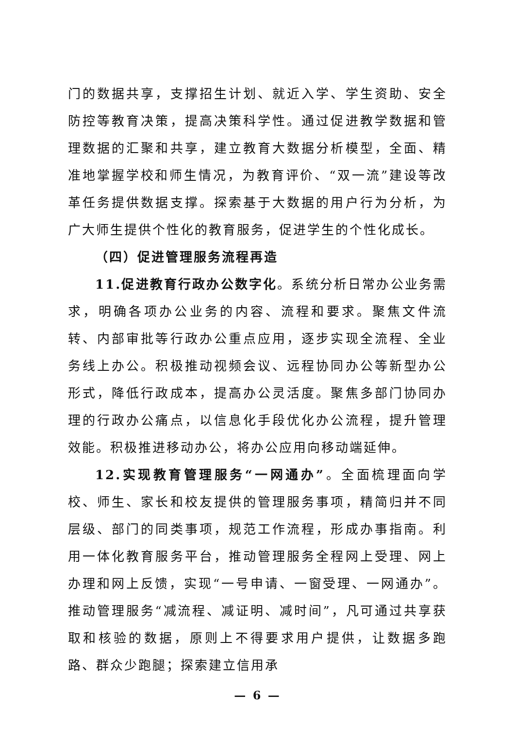门的数据共享，支撑招生计划、就近入学、学生资助、安全防控等教育决策，提高决策科学性。通过促进教学数据和管理数据的汇聚和共享，建立教育大数据分析模型，全面、精准地掌握学校和师生情况，为教育评价、“双一流”建设等改革任务提供数据支撑。探索基于大数据的用户行为分析，为广大师生提供个性化的教育服务，促进学生的个性化成长。
（四）促进管理服务流程再造
11.促进教育行政办公数字化。系统分析日常办公业务需求，明确各项办公业务的内容、流程和要求。聚焦文件流转、内部审批等行政办公重点应用，逐步实现全流程、全业务线上办公。积极推动视频会议、远程协同办公等新型办公形式，降低行政成本，提高办公灵活度。聚焦多部门协同办理的行政办公痛点，以信息化手段优化办公流程，提升管理效能。积极推进移动办公，将办公应用向移动端延伸。
12.实现教育管理服务“一网通办”。全面梳理面向学校、师生、家长和校友提供的管理服务事项，精简归并不同层级、部门的同类事项，规范工作流程，形成办事指南。利用一体化教育服务平台，推动管理服务全程网上受理、网上办理和网上反馈，实现“一号申请、一窗受理、一网通办”。推动管理服务“减流程、减证明、减时间”，凡可通过共享获取和核验的数据，原则上不得要求用户提供，让数据多跑路、群众少跑腿；探索建立信用承
— 6 —